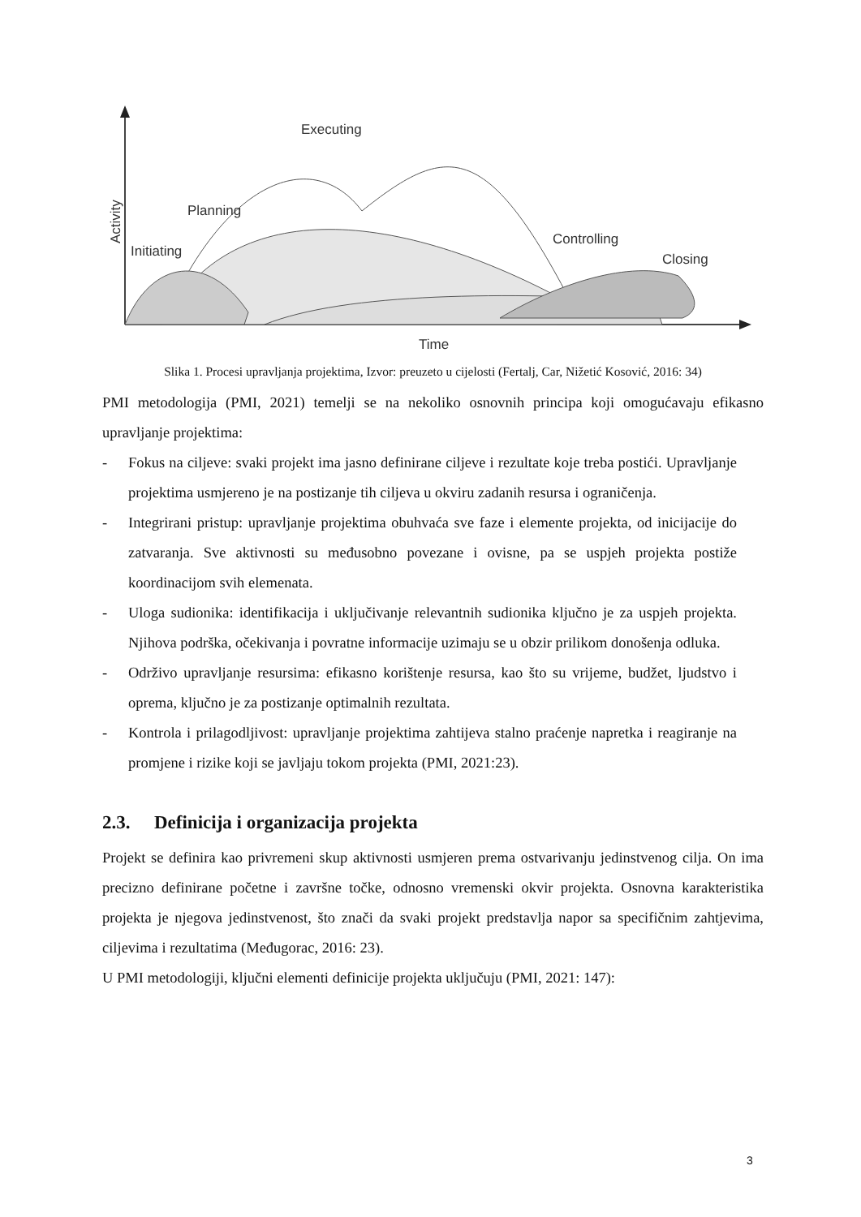Executing
Planning
Initiating
Controlling
Closing
Time
Activity
Slika 1. Procesi upravljanja projektima, Izvor: preuzeto u cijelosti (Fertalj, Car, Nižetić Kosović, 2016: 34)
PMI metodologija (PMI, 2021) temelji se na nekoliko osnovnih principa koji omogućavaju efikasno upravljanje projektima:
- Fokus na ciljeve: svaki projekt ima jasno definirane ciljeve i rezultate koje treba postići. Upravljanje projektima usmjereno je na postizanje tih ciljeva u okviru zadanih resursa i ograničenja.
- Integrirani pristup: upravljanje projektima obuhvaća sve faze i elemente projekta, od inicijacije do zatvaranja. Sve aktivnosti su međusobno povezane i ovisne, pa se uspjeh projekta postiže koordinacijom svih elemenata.
- Uloga sudionika: identifikacija i uključivanje relevantnih sudionika ključno je za uspjeh projekta. Njihova podrška, očekivanja i povratne informacije uzimaju se u obzir prilikom donošenja odluka.
- Održivo upravljanje resursima: efikasno korištenje resursa, kao što su vrijeme, budžet, ljudstvo i oprema, ključno je za postizanje optimalnih rezultata.
- Kontrola i prilagodljivost: upravljanje projektima zahtijeva stalno praćenje napretka i reagiranje na promjene i rizike koji se javljaju tokom projekta (PMI, 2021:23).
2.3. Definicija i organizacija projekta
Projekt se definira kao privremeni skup aktivnosti usmjeren prema ostvarivanju jedinstvenog cilja. On ima precizno definirane početne i završne točke, odnosno vremenski okvir projekta. Osnovna karakteristika projekta je njegova jedinstvenost, što znači da svaki projekt predstavlja napor sa specifičnim zahtjevima, ciljevima i rezultatima (Međugorac, 2016: 23).
U PMI metodologiji, ključni elementi definicije projekta uključuju (PMI, 2021: 147):
3